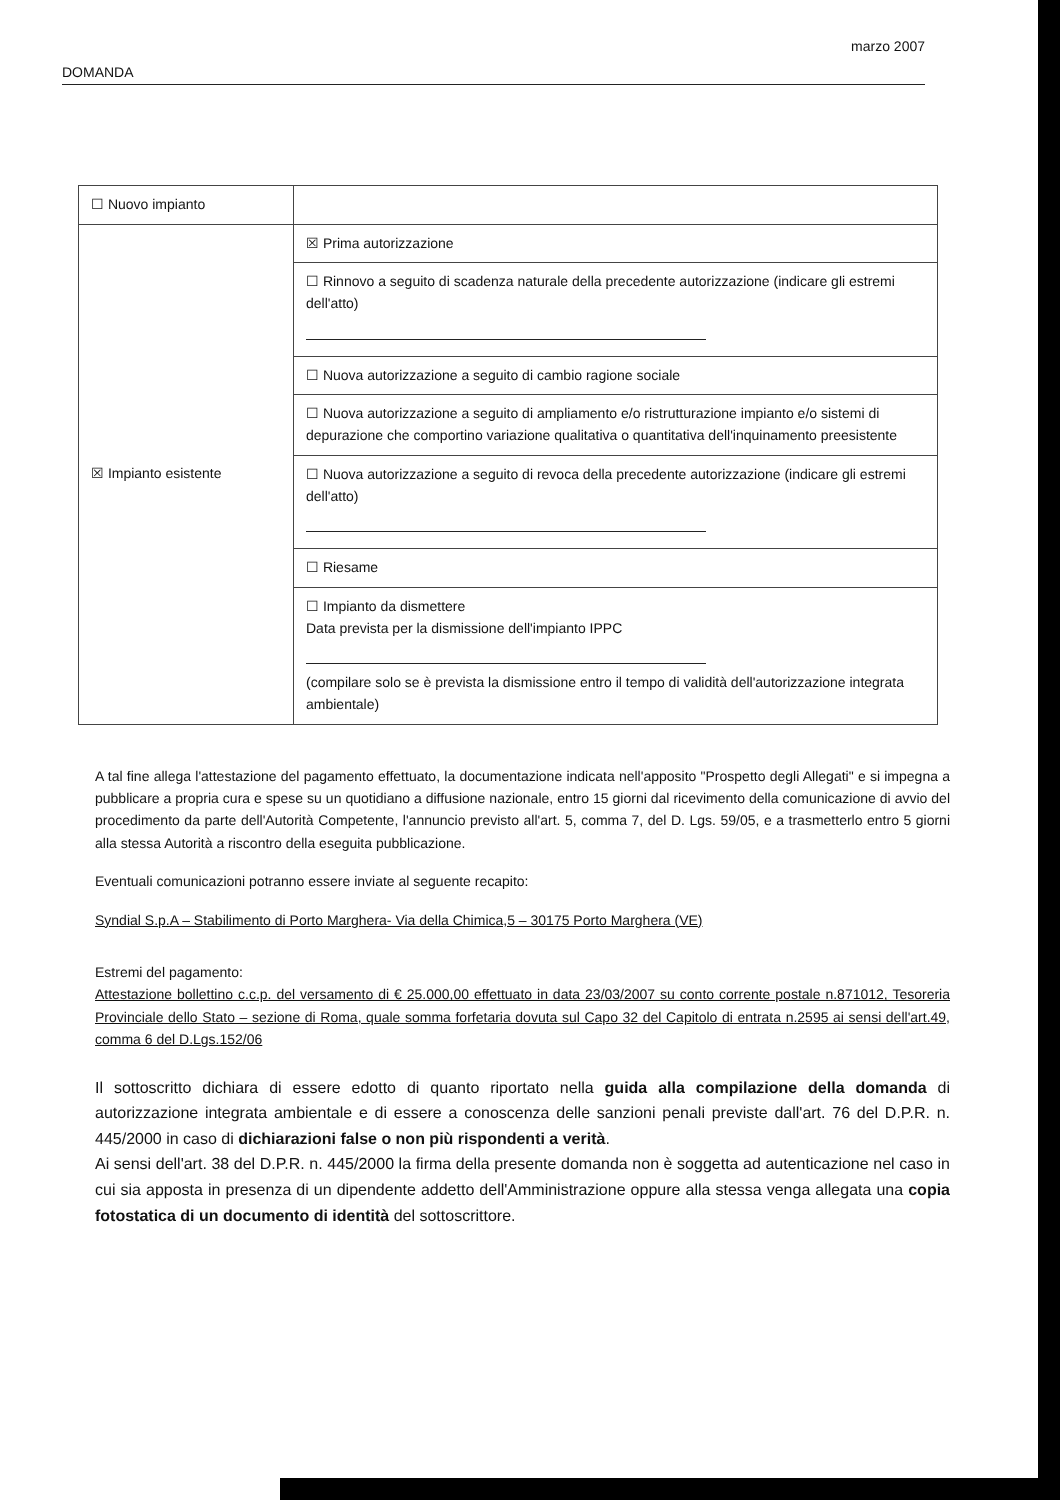marzo 2007
DOMANDA
| ☐ Nuovo impianto | |
| ☒ Impianto esistente | ☒ Prima autorizzazione |
| | ☐ Rinnovo a seguito di scadenza naturale della precedente autorizzazione (indicare gli estremi dell'atto) |
| | ☐ Nuova autorizzazione a seguito di cambio ragione sociale |
| | ☐ Nuova autorizzazione a seguito di ampliamento e/o ristrutturazione impianto e/o sistemi di depurazione che comportino variazione qualitativa o quantitativa dell'inquinamento preesistente |
| | ☐ Nuova autorizzazione a seguito di revoca della precedente autorizzazione (indicare gli estremi dell'atto) |
| | ☐ Riesame |
| | ☐ Impianto da dismettere Data prevista per la dismissione dell'impianto IPPC (compilare solo se è prevista la dismissione entro il tempo di validità dell'autorizzazione integrata ambientale) |
A tal fine allega l'attestazione del pagamento effettuato, la documentazione indicata nell'apposito "Prospetto degli Allegati" e si impegna a pubblicare a propria cura e spese su un quotidiano a diffusione nazionale, entro 15 giorni dal ricevimento della comunicazione di avvio del procedimento da parte dell'Autorità Competente, l'annuncio previsto all'art. 5, comma 7, del D. Lgs. 59/05, e a trasmetterlo entro 5 giorni alla stessa Autorità a riscontro della eseguita pubblicazione.
Eventuali comunicazioni potranno essere inviate al seguente recapito:
Syndial S.p.A – Stabilimento di Porto Marghera- Via della Chimica,5 – 30175 Porto Marghera (VE)
Estremi del pagamento:
Attestazione bollettino c.c.p. del versamento di € 25.000,00 effettuato in data 23/03/2007 su conto corrente postale n.871012, Tesoreria Provinciale dello Stato – sezione di Roma, quale somma forfetaria dovuta sul Capo 32 del Capitolo di entrata n.2595 ai sensi dell'art.49, comma 6 del D.Lgs.152/06
Il sottoscritto dichiara di essere edotto di quanto riportato nella guida alla compilazione della domanda di autorizzazione integrata ambientale e di essere a conoscenza delle sanzioni penali previste dall'art. 76 del D.P.R. n. 445/2000 in caso di dichiarazioni false o non più rispondenti a verità.
Ai sensi dell'art. 38 del D.P.R. n. 445/2000 la firma della presente domanda non è soggetta ad autenticazione nel caso in cui sia apposta in presenza di un dipendente addetto dell'Amministrazione oppure alla stessa venga allegata una copia fotostatica di un documento di identità del sottoscrittore.